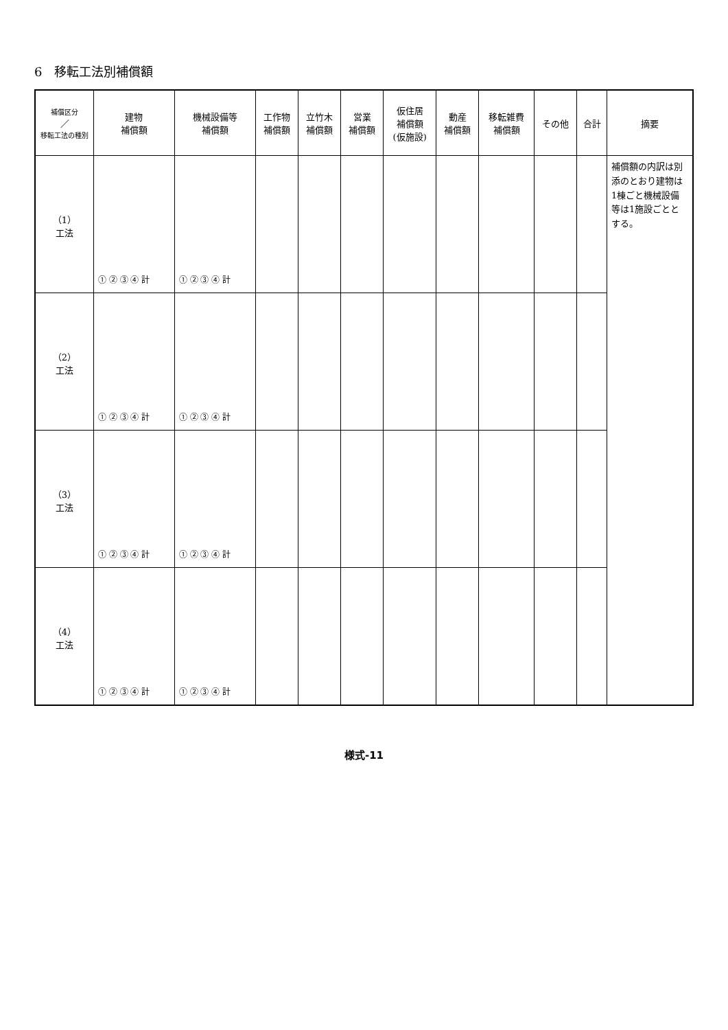6　移転工法別補償額
| 補償区分 ／ 移転工法の種別 | 建物 補償額 | 機械設備等 補償額 | 工作物 補償額 | 立竹木 補償額 | 営業 補償額 | 仮住居 補償額 (仮施設) | 動産 補償額 | 移転雑費 補償額 | その他 | 合計 | 摘要 |
| --- | --- | --- | --- | --- | --- | --- | --- | --- | --- | --- | --- |
| （1） 工法 | ① ② ③ ④ 計 | ① ② ③ ④ 計 | | | | | | | | | 補償額の内訳は別添のとおり建物は1棟ごと機械設備等は1施設ごととする。 |
| （2） 工法 | ① ② ③ ④ 計 | ① ② ③ ④ 計 | | | | | | | | | |
| （3） 工法 | ① ② ③ ④ 計 | ① ② ③ ④ 計 | | | | | | | | | |
| （4） 工法 | ① ② ③ ④ 計 | ① ② ③ ④ 計 | | | | | | | | | |
様式-11